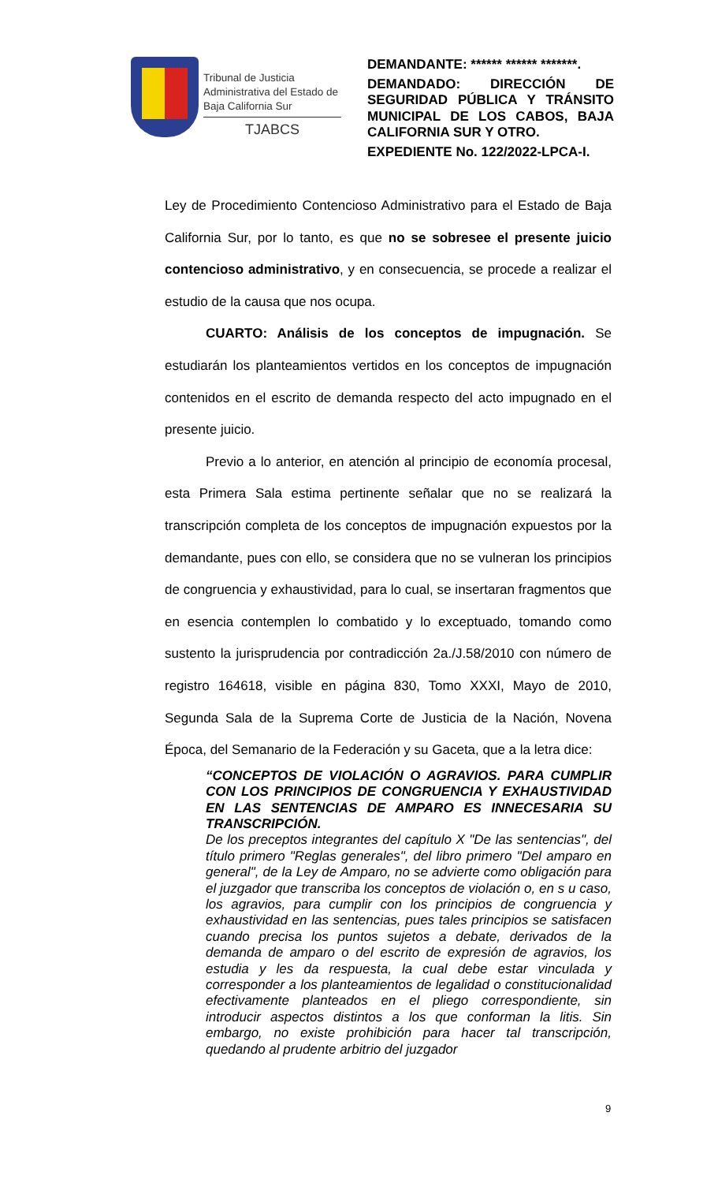Tribunal de Justicia Administrativa del Estado de Baja California Sur
TJABCS
DEMANDANTE: ****** ****** *******.
DEMANDADO: DIRECCIÓN DE SEGURIDAD PÚBLICA Y TRÁNSITO MUNICIPAL DE LOS CABOS, BAJA CALIFORNIA SUR Y OTRO.
EXPEDIENTE No. 122/2022-LPCA-I.
Ley de Procedimiento Contencioso Administrativo para el Estado de Baja California Sur, por lo tanto, es que no se sobresee el presente juicio contencioso administrativo, y en consecuencia, se procede a realizar el estudio de la causa que nos ocupa.
CUARTO: Análisis de los conceptos de impugnación. Se estudiarán los planteamientos vertidos en los conceptos de impugnación contenidos en el escrito de demanda respecto del acto impugnado en el presente juicio.
Previo a lo anterior, en atención al principio de economía procesal, esta Primera Sala estima pertinente señalar que no se realizará la transcripción completa de los conceptos de impugnación expuestos por la demandante, pues con ello, se considera que no se vulneran los principios de congruencia y exhaustividad, para lo cual, se insertaran fragmentos que en esencia contemplen lo combatido y lo exceptuado, tomando como sustento la jurisprudencia por contradicción 2a./J.58/2010 con número de registro 164618, visible en página 830, Tomo XXXI, Mayo de 2010, Segunda Sala de la Suprema Corte de Justicia de la Nación, Novena Época, del Semanario de la Federación y su Gaceta, que a la letra dice:
“CONCEPTOS DE VIOLACIÓN O AGRAVIOS. PARA CUMPLIR CON LOS PRINCIPIOS DE CONGRUENCIA Y EXHAUSTIVIDAD EN LAS SENTENCIAS DE AMPARO ES INNECESARIA SU TRANSCRIPCIÓN.
De los preceptos integrantes del capítulo X "De las sentencias", del título primero "Reglas generales", del libro primero "Del amparo en general", de la Ley de Amparo, no se advierte como obligación para el juzgador que transcriba los conceptos de violación o, en s u caso, los agravios, para cumplir con los principios de congruencia y exhaustividad en las sentencias, pues tales principios se satisfacen cuando precisa los puntos sujetos a debate, derivados de la demanda de amparo o del escrito de expresión de agravios, los estudia y les da respuesta, la cual debe estar vinculada y corresponder a los planteamientos de legalidad o constitucionalidad efectivamente planteados en el pliego correspondiente, sin introducir aspectos distintos a los que conforman la litis. Sin embargo, no existe prohibición para hacer tal transcripción, quedando al prudente arbitrio del juzgador
9